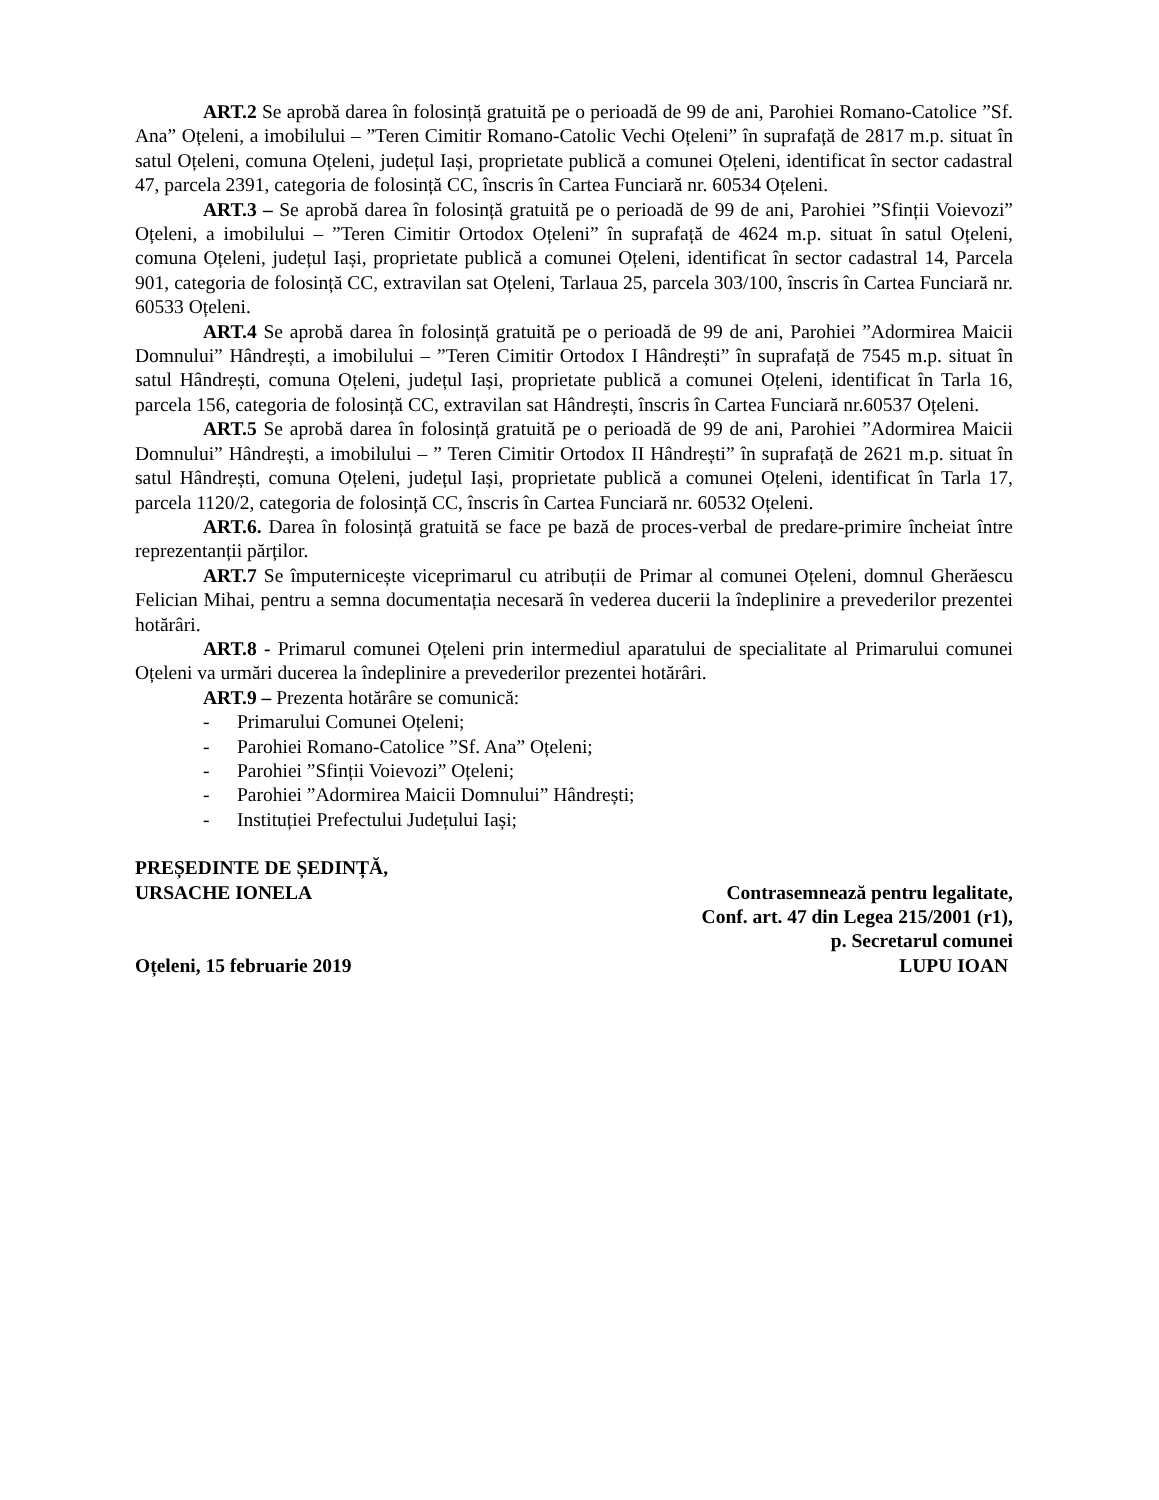ART.2 Se aprobă darea în folosință gratuită pe o perioadă de 99 de ani, Parohiei Romano-Catolice ”Sf. Ana” Oțeleni, a imobilului – ”Teren Cimitir Romano-Catolic Vechi Oțeleni” în suprafață de 2817 m.p. situat în satul Oțeleni, comuna Oțeleni, județul Iași, proprietate publică a comunei Oțeleni, identificat în sector cadastral 47, parcela 2391, categoria de folosință CC, înscris în Cartea Funciară nr. 60534 Oțeleni.
ART.3 – Se aprobă darea în folosință gratuită pe o perioadă de 99 de ani, Parohiei ”Sfinții Voievozi” Oțeleni, a imobilului – ”Teren Cimitir Ortodox Oțeleni” în suprafață de 4624 m.p. situat în satul Oțeleni, comuna Oțeleni, județul Iași, proprietate publică a comunei Oțeleni, identificat în sector cadastral 14, Parcela 901, categoria de folosință CC, extravilan sat Oțeleni, Tarlaua 25, parcela 303/100, înscris în Cartea Funciară nr. 60533 Oțeleni.
ART.4 Se aprobă darea în folosință gratuită pe o perioadă de 99 de ani, Parohiei ”Adormirea Maicii Domnului” Hândrești, a imobilului – ”Teren Cimitir Ortodox I Hândrești” în suprafață de 7545 m.p. situat în satul Hândrești, comuna Oțeleni, județul Iași, proprietate publică a comunei Oțeleni, identificat în Tarla 16, parcela 156, categoria de folosință CC, extravilan sat Hândrești, înscris în Cartea Funciară nr.60537 Oțeleni.
ART.5 Se aprobă darea în folosință gratuită pe o perioadă de 99 de ani, Parohiei ”Adormirea Maicii Domnului” Hândrești, a imobilului – ” Teren Cimitir Ortodox II Hândrești” în suprafață de 2621 m.p. situat în satul Hândrești, comuna Oțeleni, județul Iași, proprietate publică a comunei Oțeleni, identificat în Tarla 17, parcela 1120/2, categoria de folosință CC, înscris în Cartea Funciară nr. 60532 Oțeleni.
ART.6. Darea în folosință gratuită se face pe bază de proces-verbal de predare-primire încheiat între reprezentanții părților.
ART.7 Se împuternicește viceprimarul cu atribuții de Primar al comunei Oțeleni, domnul Gherăescu Felician Mihai, pentru a semna documentația necesară în vederea ducerii la îndeplinire a prevederilor prezentei hotărâri.
ART.8 - Primarul comunei Oțeleni prin intermediul aparatului de specialitate al Primarului comunei Oțeleni va urmări ducerea la îndeplinire a prevederilor prezentei hotărâri.
ART.9 – Prezenta hotărâre se comunică:
- Primarului Comunei Oțeleni;
- Parohiei Romano-Catolice ”Sf. Ana” Oțeleni;
- Parohiei ”Sfinții Voievozi” Oțeleni;
- Parohiei ”Adormirea Maicii Domnului” Hândrești;
- Instituției Prefectului Județului Iași;
PREȘEDINTE DE ȘEDINȚĂ,
URSACHE IONELA Contrasemnează pentru legalitate,
Conf. art. 47 din Legea 215/2001 (r1),
p. Secretarul comunei
Oțeleni, 15 februarie 2019 LUPU IOAN